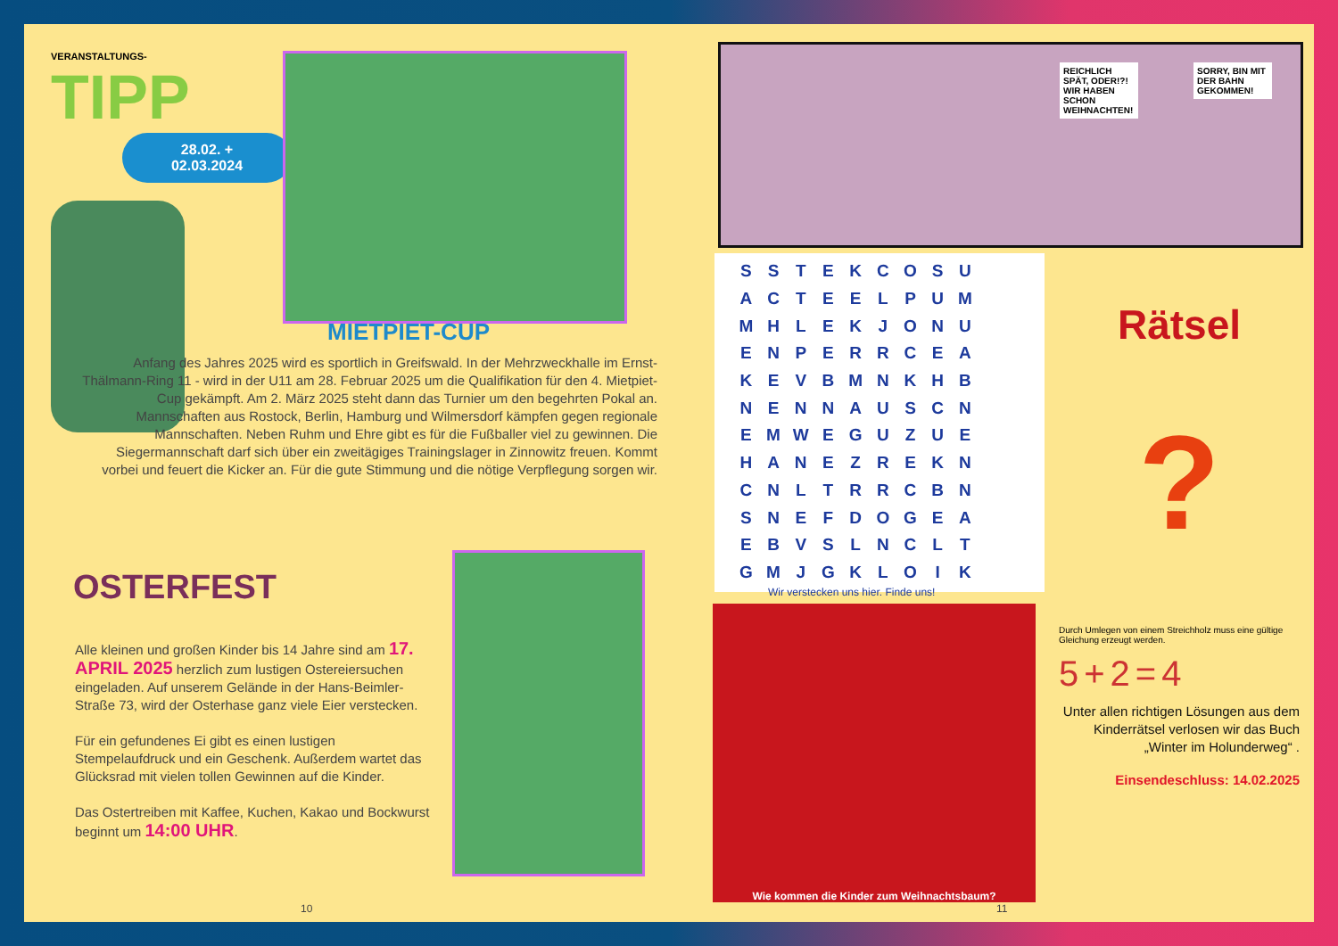VERANSTALTUNGS-
TIPP
28.02. +
02.03.2024
MIETPIET-CUP
Anfang des Jahres 2025 wird es sportlich in Greifswald. In der Mehrzweckhalle im Ernst-Thälmann-Ring 11 - wird in der U11 am 28. Februar 2025 um die Qualifikation für den 4. Mietpiet-Cup gekämpft. Am 2. März 2025 steht dann das Turnier um den begehrten Pokal an. Mannschaften aus Rostock, Berlin, Hamburg und Wilmersdorf kämpfen gegen regionale Mannschaften. Neben Ruhm und Ehre gibt es für die Fußballer viel zu gewinnen. Die Siegermannschaft darf sich über ein zweitägiges Trainingslager in Zinnowitz freuen. Kommt vorbei und feuert die Kicker an. Für die gute Stimmung und die nötige Verpflegung sorgen wir.
OSTERFEST
Alle kleinen und großen Kinder bis 14 Jahre sind am 17. APRIL 2025 herzlich zum lustigen Ostereiersuchen eingeladen. Auf unserem Gelände in der Hans-Beimler-Straße 73, wird der Osterhase ganz viele Eier verstecken.
Für ein gefundenes Ei gibt es einen lustigen Stempelaufdruck und ein Geschenk. Außerdem wartet das Glücksrad mit vielen tollen Gewinnen auf die Kinder.
Das Ostertreiben mit Kaffee, Kuchen, Kakao und Bockwurst beginnt um 14:00 UHR.
10
REICHLICH SPÄT, ODER!?! WIR HABEN SCHON WEIHNACHTEN!
SORRY, BIN MIT DER BAHN GEKOMMEN!
| S | S | T | E | K | C | O | S | U |
| A | C | T | E | E | L | P | U | M |
| M | H | L | E | K | J | O | N | U |
| E | N | P | E | R | R | C | E | A |
| K | E | V | B | M | N | K | H | B |
| N | E | N | N | A | U | S | C | N |
| E | M | W | E | G | U | Z | U | E |
| H | A | N | E | Z | R | E | K | N |
| C | N | L | T | R | R | C | B | N |
| S | N | E | F | D | O | G | E | A |
| E | B | V | S | L | N | C | L | T |
| G | M | J | G | K | L | O | I | K |
Wir verstecken uns hier. Finde uns!
Wie kommen die Kinder zum Weihnachtsbaum?
Rätsel
?
Durch Umlegen von einem Streichholz muss eine gültige Gleichung erzeugt werden.
5+2=4
Unter allen richtigen Lösungen aus dem Kinderrätsel verlosen wir das Buch „Winter im Holunderweg“ .
Einsendeschluss: 14.02.2025
11